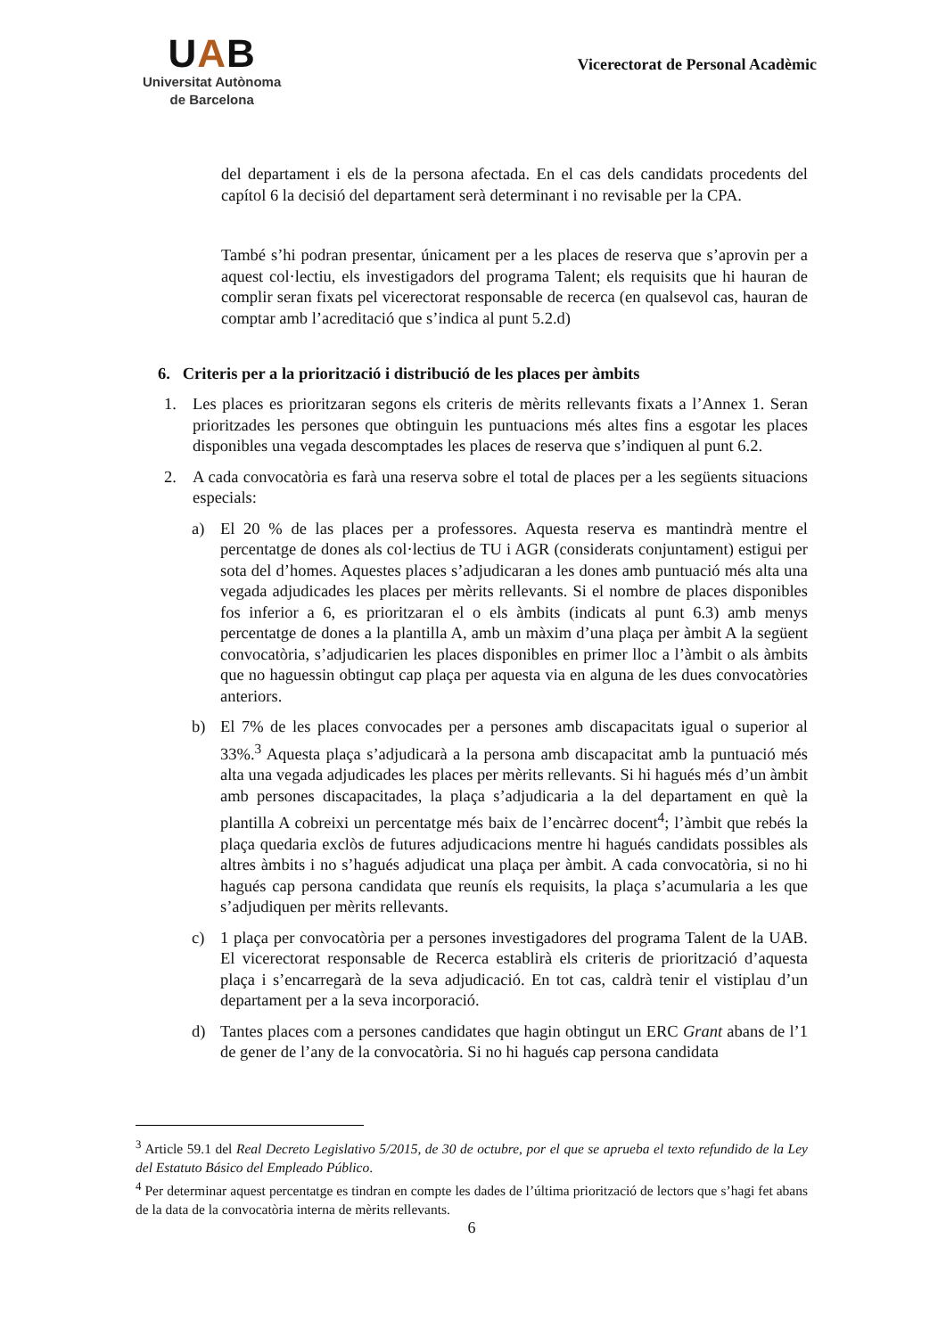UAB
Universitat Autònoma
de Barcelona
Vicerectorat de Personal Acadèmic
del departament i els de la persona afectada. En el cas dels candidats procedents del capítol 6 la decisió del departament serà determinant i no revisable per la CPA.
També s’hi podran presentar, únicament per a les places de reserva que s’aprovin per a aquest col·lectiu, els investigadors del programa Talent; els requisits que hi hauran de complir seran fixats pel vicerectorat responsable de recerca (en qualsevol cas, hauran de comptar amb l’acreditació que s’indica al punt 5.2.d)
6. Criteris per a la priorització i distribució de les places per àmbits
1. Les places es prioritzaran segons els criteris de mèrits rellevants fixats a l’Annex 1. Seran prioritzades les persones que obtinguin les puntuacions més altes fins a esgotar les places disponibles una vegada descomptades les places de reserva que s’indiquen al punt 6.2.
2. A cada convocatòria es farà una reserva sobre el total de places per a les següents situacions especials:
a) El 20 % de las places per a professores. Aquesta reserva es mantindrà mentre el percentatge de dones als col·lectius de TU i AGR (considerats conjuntament) estigui per sota del d’homes. Aquestes places s’adjudicaran a les dones amb puntuació més alta una vegada adjudicades les places per mèrits rellevants. Si el nombre de places disponibles fos inferior a 6, es prioritzaran el o els àmbits (indicats al punt 6.3) amb menys percentatge de dones a la plantilla A, amb un màxim d’una plaça per àmbit A la següent convocatòria, s’adjudicarien les places disponibles en primer lloc a l’àmbit o als àmbits que no haguessin obtingut cap plaça per aquesta via en alguna de les dues convocatòries anteriors.
b) El 7% de les places convocades per a persones amb discapacitats igual o superior al 33%.<sup>3</sup> Aquesta plaça s’adjudicarà a la persona amb discapacitat amb la puntuació més alta una vegada adjudicades les places per mèrits rellevants. Si hi hagués més d’un àmbit amb persones discapacitades, la plaça s’adjudicaria a la del departament en què la plantilla A cobreixi un percentatge més baix de l’encàrrec docent<sup>4</sup>; l’àmbit que rebés la plaça quedaria exclòs de futures adjudicacions mentre hi hagués candidats possibles als altres àmbits i no s’hagués adjudicat una plaça per àmbit. A cada convocatòria, si no hi hagués cap persona candidata que reunís els requisits, la plaça s’acumularia a les que s’adjudiquen per mèrits rellevants.
c) 1 plaça per convocatòria per a persones investigadores del programa Talent de la UAB. El vicerectorat responsable de Recerca establirà els criteris de priorització d’aquesta plaça i s’encarregarà de la seva adjudicació. En tot cas, caldrà tenir el vistiplau d’un departament per a la seva incorporació.
d) Tantes places com a persones candidates que hagin obtingut un ERC Grant abans de l’1 de gener de l’any de la convocatòria. Si no hi hagués cap persona candidata
<sup>3</sup> Article 59.1 del Real Decreto Legislativo 5/2015, de 30 de octubre, por el que se aprueba el texto refundido de la Ley del Estatuto Básico del Empleado Público.
<sup>4</sup> Per determinar aquest percentatge es tindran en compte les dades de l’última priorització de lectors que s’hagi fet abans de la data de la convocatòria interna de mèrits rellevants.
6